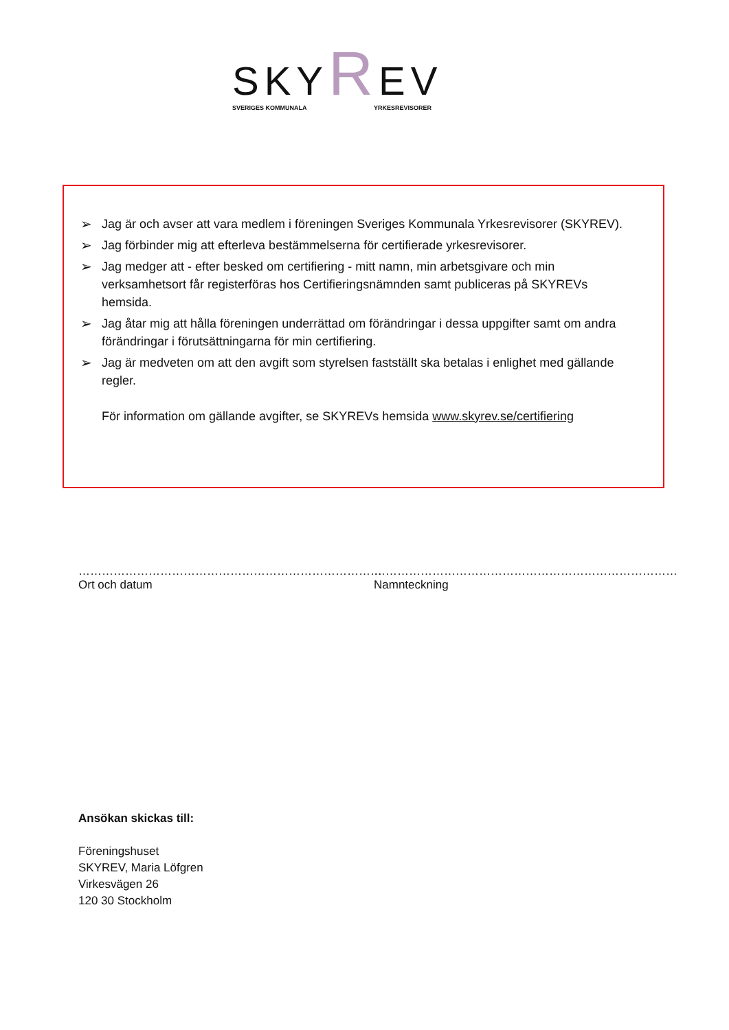SKYREV
SVERIGES KOMMUNALA YRKESREVISORER
➢ Jag är och avser att vara medlem i föreningen Sveriges Kommunala Yrkesrevisorer (SKYREV).
➢ Jag förbinder mig att efterleva bestämmelserna för certifierade yrkesrevisorer.
➢ Jag medger att - efter besked om certifiering - mitt namn, min arbetsgivare och min verksamhetsort får registerföras hos Certifieringsnämnden samt publiceras på SKYREVs hemsida.
➢ Jag åtar mig att hålla föreningen underrättad om förändringar i dessa uppgifter samt om andra förändringar i förutsättningarna för min certifiering.
➢ Jag är medveten om att den avgift som styrelsen fastställt ska betalas i enlighet med gällande regler.
För information om gällande avgifter, se SKYREVs hemsida www.skyrev.se/certifiering
……………………………………………………………………
Ort och datum
……………………………………………………………………
Namnteckning
Ansökan skickas till:
Föreningshuset
SKYREV, Maria Löfgren
Virkesvägen 26
120 30 Stockholm